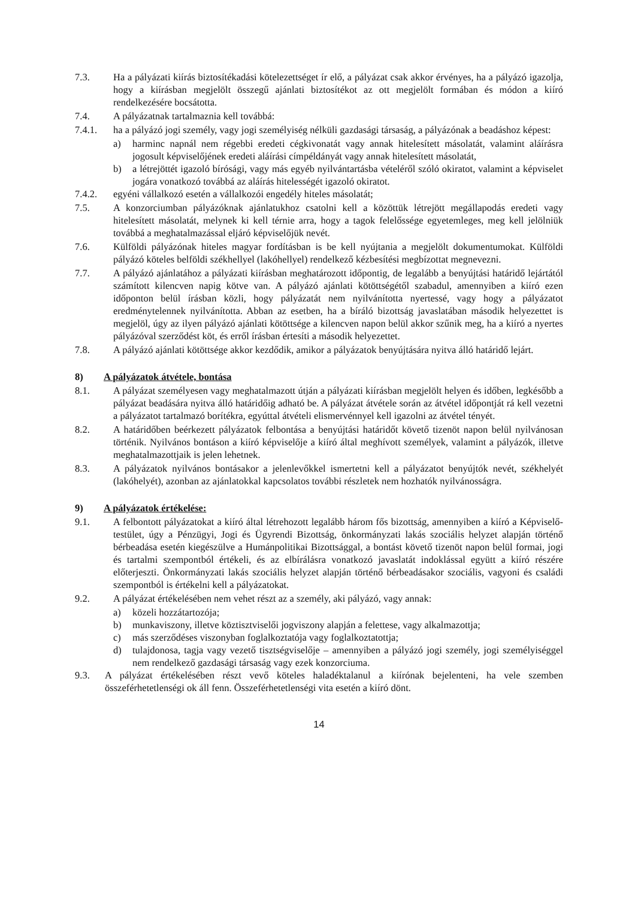7.3. Ha a pályázati kiírás biztosítékadási kötelezettséget ír elő, a pályázat csak akkor érvényes, ha a pályázó igazolja, hogy a kiírásban megjelölt összegű ajánlati biztosítékot az ott megjelölt formában és módon a kiíró rendelkezésére bocsátotta.
7.4. A pályázatnak tartalmaznia kell továbbá:
7.4.1. ha a pályázó jogi személy, vagy jogi személyiség nélküli gazdasági társaság, a pályázónak a beadáshoz képest:
a) harminc napnál nem régebbi eredeti cégkivonatát vagy annak hitelesített másolatát, valamint aláírásra jogosult képviselőjének eredeti aláírási címpéldányát vagy annak hitelesített másolatát,
b) a létrejöttét igazoló bírósági, vagy más egyéb nyilvántartásba vételéről szóló okiratot, valamint a képviselet jogára vonatkozó továbbá az aláírás hitelességét igazoló okiratot.
7.4.2. egyéni vállalkozó esetén a vállalkozói engedély hiteles másolatát;
7.5. A konzorciumban pályázóknak ajánlatukhoz csatolni kell a közöttük létrejött megállapodás eredeti vagy hitelesített másolatát, melynek ki kell térnie arra, hogy a tagok felelőssége egyetemleges, meg kell jelölniük továbbá a meghatalmazással eljáró képviselőjük nevét.
7.6. Külföldi pályázónak hiteles magyar fordításban is be kell nyújtania a megjelölt dokumentumokat. Külföldi pályázó köteles belföldi székhellyel (lakóhellyel) rendelkező kézbesítési megbízottat megnevezni.
7.7. A pályázó ajánlatához a pályázati kiírásban meghatározott időpontig, de legalább a benyújtási határidő lejártától számított kilencven napig kötve van. A pályázó ajánlati kötöttségétől szabadul, amennyiben a kiíró ezen időponton belül írásban közli, hogy pályázatát nem nyilvánította nyertessé, vagy hogy a pályázatot eredménytelennek nyilvánította. Abban az esetben, ha a bíráló bizottság javaslatában második helyezettet is megjelöl, úgy az ilyen pályázó ajánlati kötöttsége a kilencven napon belül akkor szűnik meg, ha a kiíró a nyertes pályázóval szerződést köt, és erről írásban értesíti a második helyezettet.
7.8. A pályázó ajánlati kötöttsége akkor kezdődik, amikor a pályázatok benyújtására nyitva álló határidő lejárt.
8) A pályázatok átvétele, bontása
8.1. A pályázat személyesen vagy meghatalmazott útján a pályázati kiírásban megjelölt helyen és időben, legkésőbb a pályázat beadására nyitva álló határidőig adható be. A pályázat átvétele során az átvétel időpontját rá kell vezetni a pályázatot tartalmazó borítékra, egyúttal átvételi elismervénnyel kell igazolni az átvétel tényét.
8.2. A határidőben beérkezett pályázatok felbontása a benyújtási határidőt követő tizenöt napon belül nyilvánosan történik. Nyilvános bontáson a kiíró képviselője a kiíró által meghívott személyek, valamint a pályázók, illetve meghatalmazottjaik is jelen lehetnek.
8.3. A pályázatok nyilvános bontásakor a jelenlevőkkel ismertetni kell a pályázatot benyújtók nevét, székhelyét (lakóhelyét), azonban az ajánlatokkal kapcsolatos további részletek nem hozhatók nyilvánosságra.
9) A pályázatok értékelése:
9.1. A felbontott pályázatokat a kiíró által létrehozott legalább három fős bizottság, amennyiben a kiíró a Képviselő-testület, úgy a Pénzügyi, Jogi és Ügyrendi Bizottság, önkormányzati lakás szociális helyzet alapján történő bérbeadása esetén kiegészülve a Humánpolitikai Bizottsággal, a bontást követő tizenöt napon belül formai, jogi és tartalmi szempontból értékeli, és az elbírálásra vonatkozó javaslatát indoklással együtt a kiíró részére előterjeszti. Önkormányzati lakás szociális helyzet alapján történő bérbeadásakor szociális, vagyoni és családi szempontból is értékelni kell a pályázatokat.
9.2. A pályázat értékelésében nem vehet részt az a személy, aki pályázó, vagy annak:
a) közeli hozzátartozója;
b) munkaviszony, illetve köztisztviselői jogviszony alapján a felettese, vagy alkalmazottja;
c) más szerződéses viszonyban foglalkoztatója vagy foglalkoztatottja;
d) tulajdonosa, tagja vagy vezető tisztségviselője – amennyiben a pályázó jogi személy, jogi személyiséggel nem rendelkező gazdasági társaság vagy ezek konzorciuma.
9.3. A pályázat értékelésében részt vevő köteles haladéktalanul a kiírónak bejelenteni, ha vele szemben összeférhetetlenségi ok áll fenn. Összeférhetetlenségi vita esetén a kiíró dönt.
14